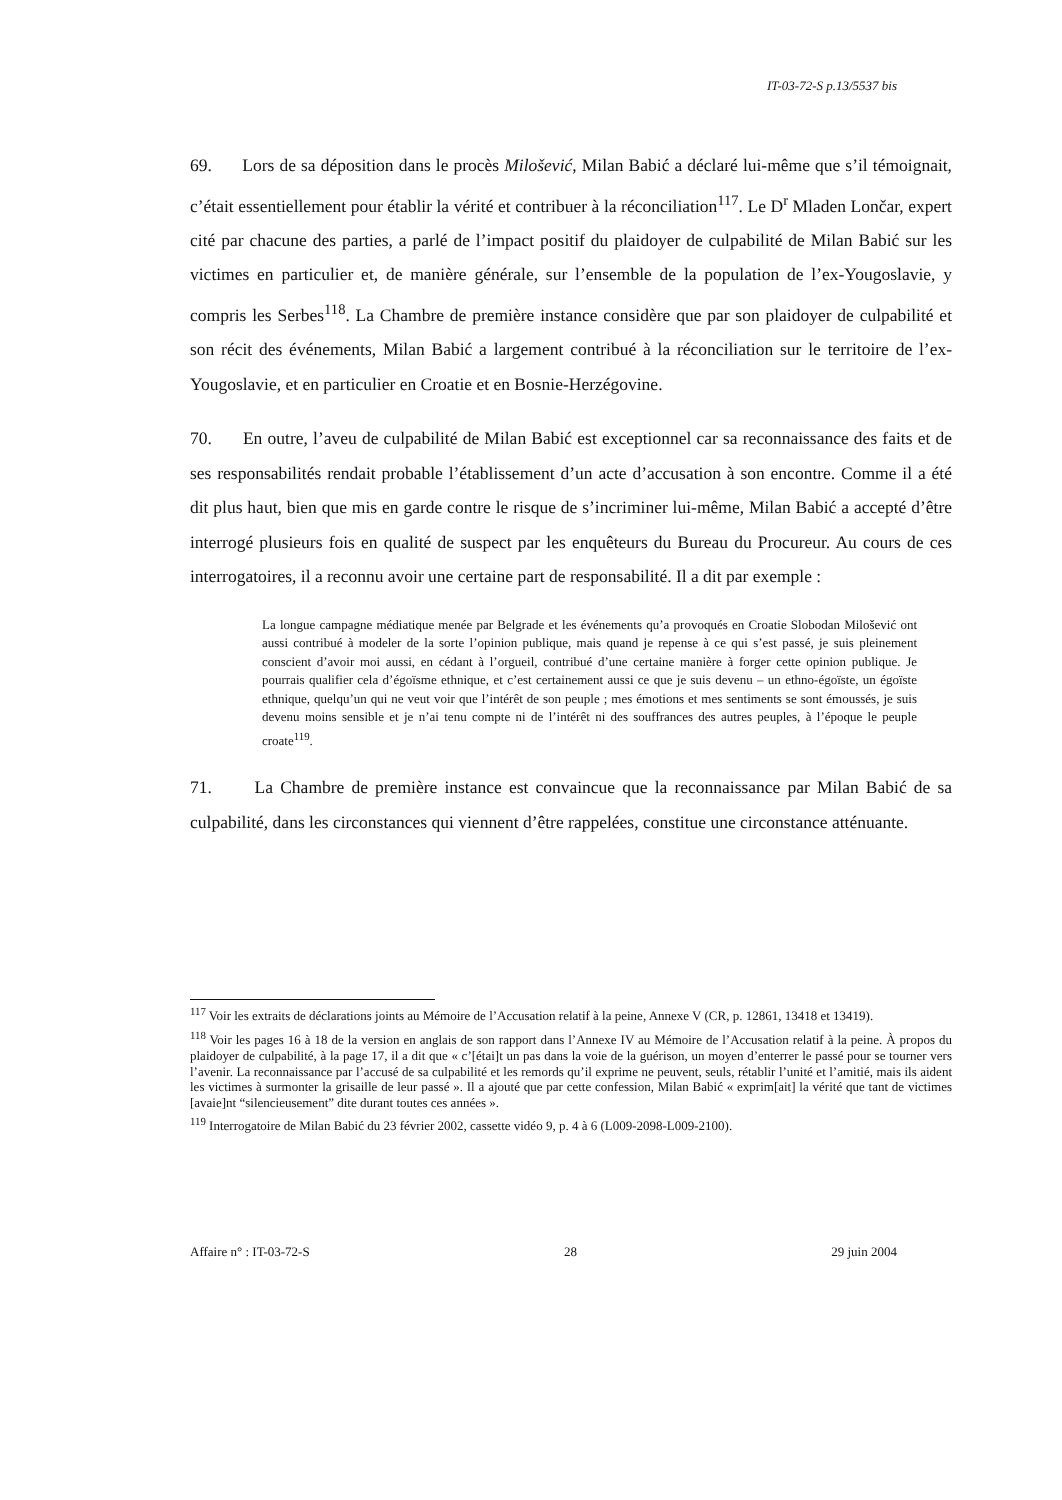IT-03-72-S p.13/5537 bis
69. Lors de sa déposition dans le procès Milošević, Milan Babić a déclaré lui-même que s’il témoignait, c’était essentiellement pour établir la vérité et contribuer à la réconciliation<sup>117</sup>. Le D<sup>r</sup> Mladen Lončar, expert cité par chacune des parties, a parlé de l’impact positif du plaidoyer de culpabilité de Milan Babić sur les victimes en particulier et, de manière générale, sur l’ensemble de la population de l’ex-Yougoslavie, y compris les Serbes<sup>118</sup>. La Chambre de première instance considère que par son plaidoyer de culpabilité et son récit des événements, Milan Babić a largement contribué à la réconciliation sur le territoire de l’ex-Yougoslavie, et en particulier en Croatie et en Bosnie-Herzégovine.
70. En outre, l’aveu de culpabilité de Milan Babić est exceptionnel car sa reconnaissance des faits et de ses responsabilités rendait probable l’établissement d’un acte d’accusation à son encontre. Comme il a été dit plus haut, bien que mis en garde contre le risque de s’incriminer lui-même, Milan Babić a accepté d’être interrogé plusieurs fois en qualité de suspect par les enquêteurs du Bureau du Procureur. Au cours de ces interrogatoires, il a reconnu avoir une certaine part de responsabilité. Il a dit par exemple :
La longue campagne médiatique menée par Belgrade et les événements qu’a provoqués en Croatie Slobodan Milošević ont aussi contribué à modeler de la sorte l’opinion publique, mais quand je repense à ce qui s’est passé, je suis pleinement conscient d’avoir moi aussi, en cédant à l’orgueil, contribué d’une certaine manière à forger cette opinion publique. Je pourrais qualifier cela d’égoïsme ethnique, et c’est certainement aussi ce que je suis devenu – un ethno-égoïste, un égoïste ethnique, quelqu’un qui ne veut voir que l’intérêt de son peuple ; mes émotions et mes sentiments se sont émoussés, je suis devenu moins sensible et je n’ai tenu compte ni de l’intérêt ni des souffrances des autres peuples, à l’époque le peuple croate<sup>119</sup>.
71. La Chambre de première instance est convaincue que la reconnaissance par Milan Babić de sa culpabilité, dans les circonstances qui viennent d’être rappelées, constitue une circonstance atténuante.
<sup>117</sup> Voir les extraits de déclarations joints au Mémoire de l’Accusation relatif à la peine, Annexe V (CR, p. 12861, 13418 et 13419).
<sup>118</sup> Voir les pages 16 à 18 de la version en anglais de son rapport dans l’Annexe IV au Mémoire de l’Accusation relatif à la peine. À propos du plaidoyer de culpabilité, à la page 17, il a dit que « c’[étai]t un pas dans la voie de la guérison, un moyen d’enterrer le passé pour se tourner vers l’avenir. La reconnaissance par l’accusé de sa culpabilité et les remords qu’il exprime ne peuvent, seuls, rétablir l’unité et l’amitié, mais ils aident les victimes à surmonter la grisaille de leur passé ». Il a ajouté que par cette confession, Milan Babić « exprim[ait] la vérité que tant de victimes [avaie]nt “silencieusement” dite durant toutes ces années ».
<sup>119</sup> Interrogatoire de Milan Babić du 23 février 2002, cassette vidéo 9, p. 4 à 6 (L009-2098-L009-2100).
Affaire n° : IT-03-72-S 28 29 juin 2004